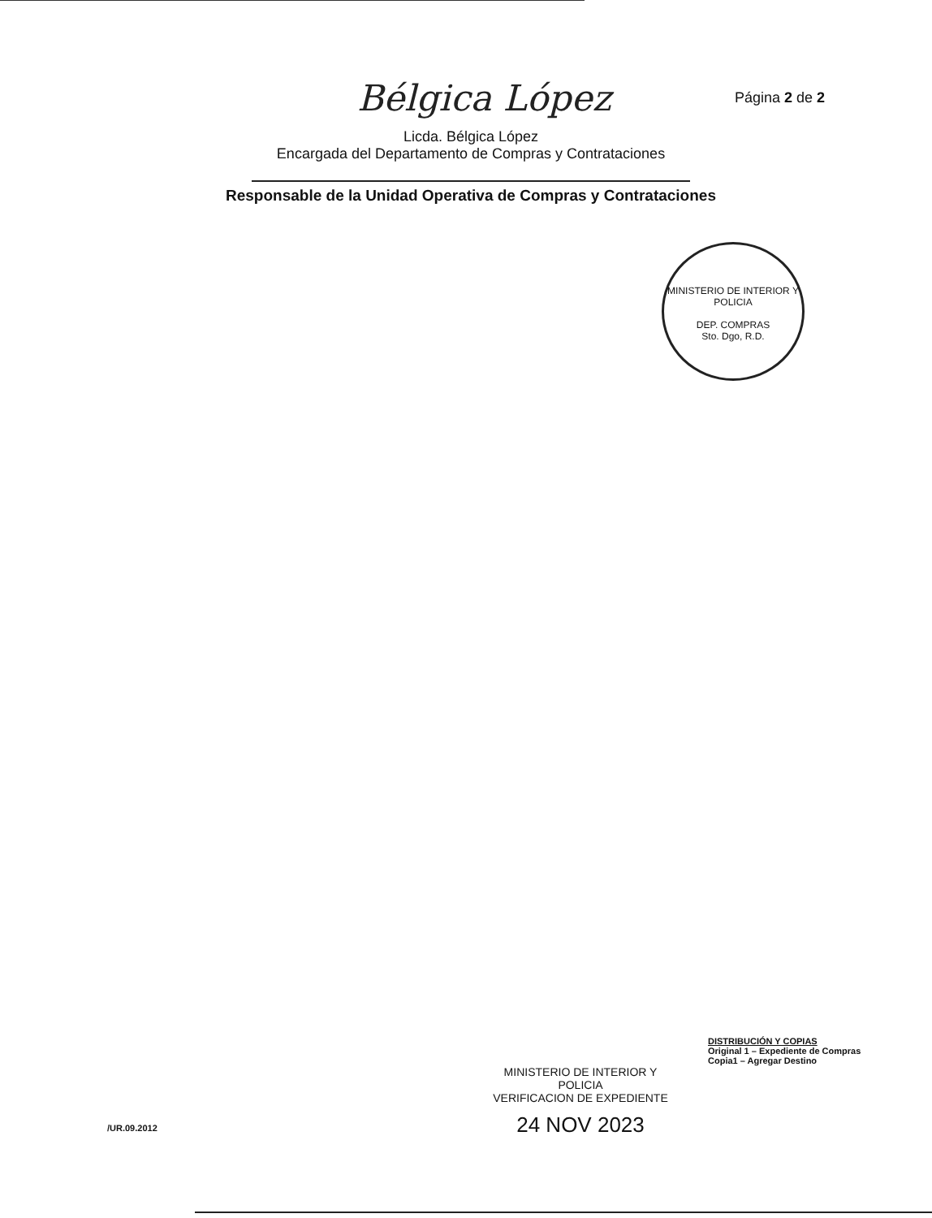Página 2 de 2
Bélgica López
Licda. Bélgica López
Encargada del Departamento de Compras y Contrataciones
Responsable de la Unidad Operativa de Compras y Contrataciones
MINISTERIO DE INTERIOR Y POLICIA
DEP. COMPRAS
Sto. Dgo, R.D.
DISTRIBUCIÓN Y COPIAS
Original 1 – Expediente de Compras
Copia1 – Agregar Destino
MINISTERIO DE INTERIOR Y POLICIA
VERIFICACION DE EXPEDIENTE
24 NOV 2023
/UR.09.2012